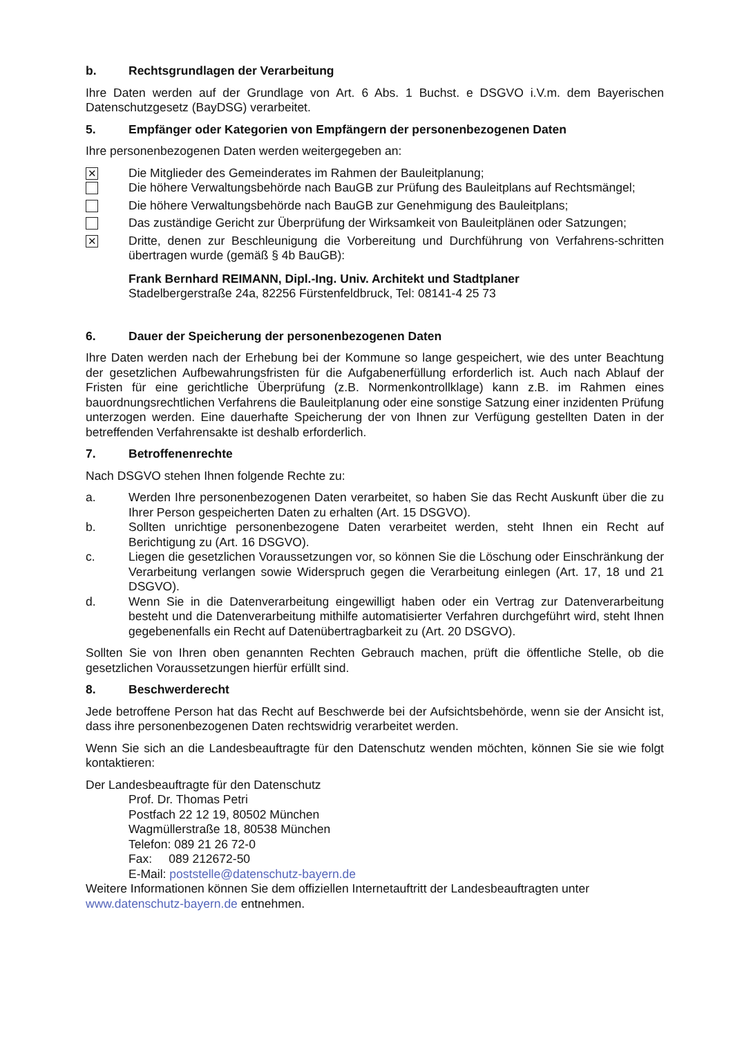b. Rechtsgrundlagen der Verarbeitung
Ihre Daten werden auf der Grundlage von Art. 6 Abs. 1 Buchst. e DSGVO i.V.m. dem Bayerischen Datenschutzgesetz (BayDSG) verarbeitet.
5. Empfänger oder Kategorien von Empfängern der personenbezogenen Daten
Ihre personenbezogenen Daten werden weitergegeben an:
✕
Die Mitglieder des Gemeinderates im Rahmen der Bauleitplanung;
Die höhere Verwaltungsbehörde nach BauGB zur Prüfung des Bauleitplans auf Rechtsmängel;
Die höhere Verwaltungsbehörde nach BauGB zur Genehmigung des Bauleitplans;
Das zuständige Gericht zur Überprüfung der Wirksamkeit von Bauleitplänen oder Satzungen;
✕
Dritte, denen zur Beschleunigung die Vorbereitung und Durchführung von Verfahrens-schritten übertragen wurde (gemäß § 4b BauGB):
Frank Bernhard REIMANN, Dipl.-Ing. Univ. Architekt und Stadtplaner
Stadelbergerstraße 24a, 82256 Fürstenfeldbruck, Tel: 08141-4 25 73
6. Dauer der Speicherung der personenbezogenen Daten
Ihre Daten werden nach der Erhebung bei der Kommune so lange gespeichert, wie des unter Beachtung der gesetzlichen Aufbewahrungsfristen für die Aufgabenerfüllung erforderlich ist. Auch nach Ablauf der Fristen für eine gerichtliche Überprüfung (z.B. Normenkontrollklage) kann z.B. im Rahmen eines bauordnungsrechtlichen Verfahrens die Bauleitplanung oder eine sonstige Satzung einer inzidenten Prüfung unterzogen werden. Eine dauerhafte Speicherung der von Ihnen zur Verfügung gestellten Daten in der betreffenden Verfahrensakte ist deshalb erforderlich.
7. Betroffenenrechte
Nach DSGVO stehen Ihnen folgende Rechte zu:
a. Werden Ihre personenbezogenen Daten verarbeitet, so haben Sie das Recht Auskunft über die zu Ihrer Person gespeicherten Daten zu erhalten (Art. 15 DSGVO).
b. Sollten unrichtige personenbezogene Daten verarbeitet werden, steht Ihnen ein Recht auf Berichtigung zu (Art. 16 DSGVO).
c. Liegen die gesetzlichen Voraussetzungen vor, so können Sie die Löschung oder Einschränkung der Verarbeitung verlangen sowie Widerspruch gegen die Verarbeitung einlegen (Art. 17, 18 und 21 DSGVO).
d. Wenn Sie in die Datenverarbeitung eingewilligt haben oder ein Vertrag zur Datenverarbeitung besteht und die Datenverarbeitung mithilfe automatisierter Verfahren durchgeführt wird, steht Ihnen gegebenenfalls ein Recht auf Datenübertragbarkeit zu (Art. 20 DSGVO).
Sollten Sie von Ihren oben genannten Rechten Gebrauch machen, prüft die öffentliche Stelle, ob die gesetzlichen Voraussetzungen hierfür erfüllt sind.
8. Beschwerderecht
Jede betroffene Person hat das Recht auf Beschwerde bei der Aufsichtsbehörde, wenn sie der Ansicht ist, dass ihre personenbezogenen Daten rechtswidrig verarbeitet werden.
Wenn Sie sich an die Landesbeauftragte für den Datenschutz wenden möchten, können Sie sie wie folgt kontaktieren:
Der Landesbeauftragte für den Datenschutz
Prof. Dr. Thomas Petri
Postfach 22 12 19, 80502 München
Wagmüllerstraße 18, 80538 München
Telefon: 089 21 26 72-0
Fax: 089 212672-50
E-Mail: poststelle@datenschutz-bayern.de
Weitere Informationen können Sie dem offiziellen Internetauftritt der Landesbeauftragten unter www.datenschutz-bayern.de entnehmen.